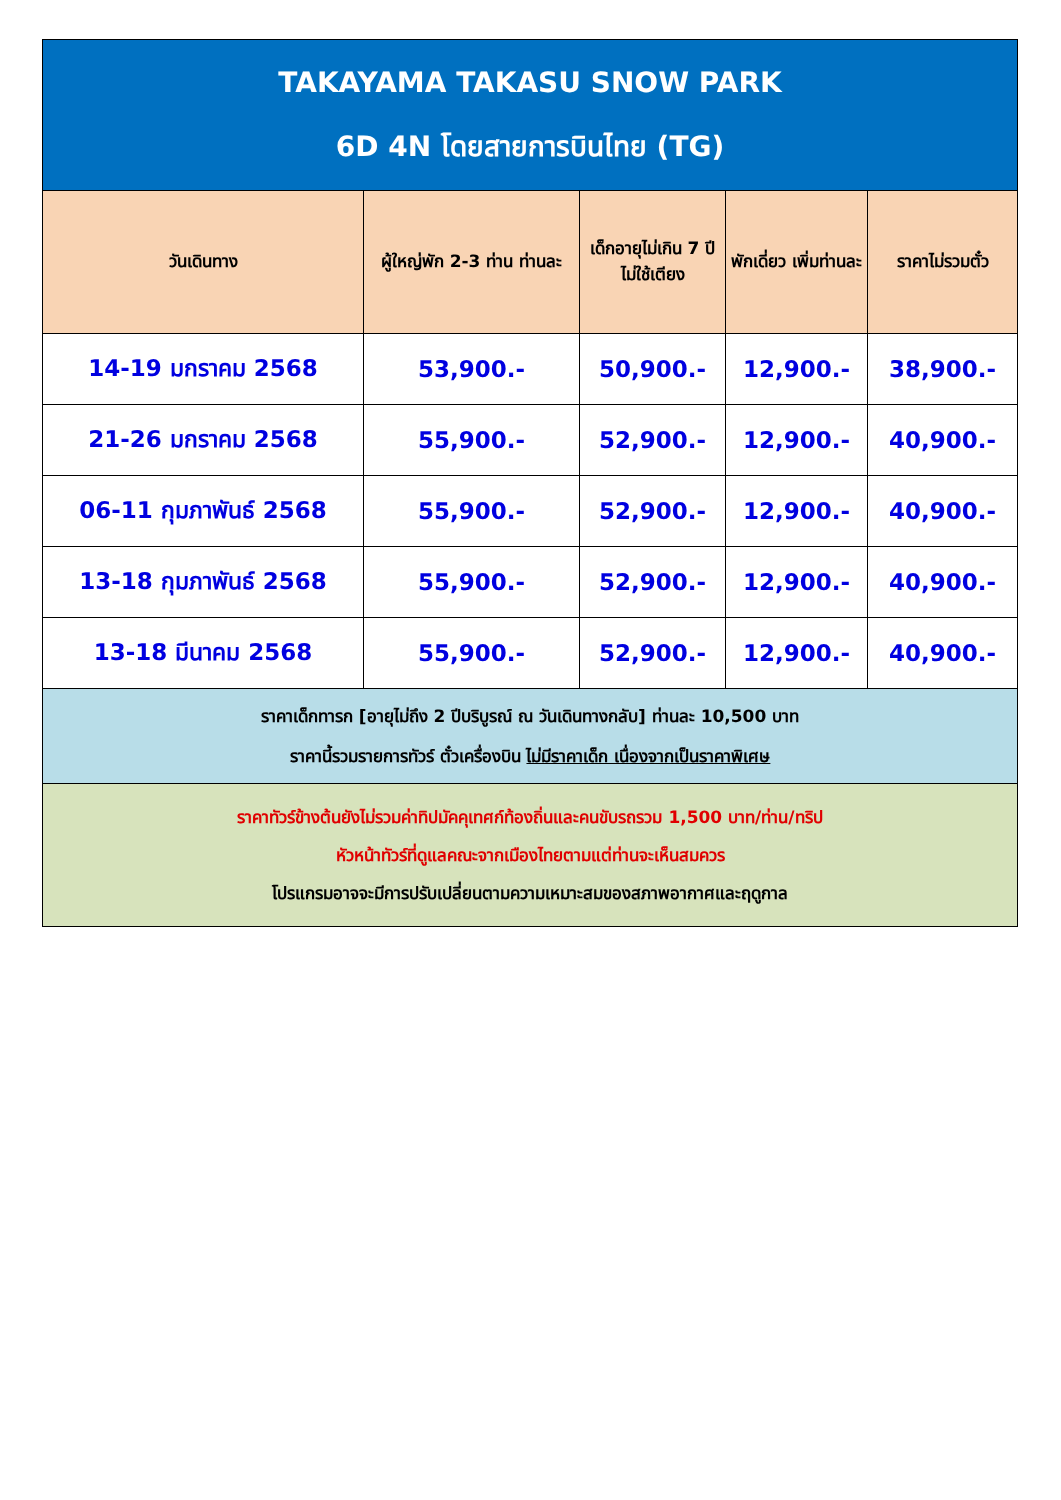| TAKAYAMA TAKASU SNOW PARK 6D 4N โดยสายการบินไทย (TG) | | | | |
| วันเดินทาง | ผู้ใหญ่พัก 2-3 ท่าน ท่านละ | เด็กอายุไม่เกิน 7 ปี ไม่ใช้เตียง | พักเดี่ยว เพิ่มท่านละ | ราคาไม่รวมตั๋ว |
| 14-19 มกราคม 2568 | 53,900.- | 50,900.- | 12,900.- | 38,900.- |
| 21-26 มกราคม 2568 | 55,900.- | 52,900.- | 12,900.- | 40,900.- |
| 06-11 กุมภาพันธ์ 2568 | 55,900.- | 52,900.- | 12,900.- | 40,900.- |
| 13-18 กุมภาพันธ์ 2568 | 55,900.- | 52,900.- | 12,900.- | 40,900.- |
| 13-18 มีนาคม 2568 | 55,900.- | 52,900.- | 12,900.- | 40,900.- |
| ราคาเด็กทารก [อายุไม่ถึง 2 ปีบริบูรณ์ ณ วันเดินทางกลับ] ท่านละ 10,500 บาท ราคานี้รวมรายการทัวร์ ตั๋วเครื่องบิน ไม่มีราคาเด็ก เนื่องจากเป็นราคาพิเศษ | | | | |
| ราคาทัวร์ข้างต้นยังไม่รวมค่าทิปมัคคุเทศก์ท้องถิ่นและคนขับรถรวม 1,500 บาท/ท่าน/ทริป หัวหน้าทัวร์ที่ดูแลคณะจากเมืองไทยตามแต่ท่านจะเห็นสมควร โปรแกรมอาจจะมีการปรับเปลี่ยนตามความเหมาะสมของสภาพอากาศและฤดูกาล | | | | |